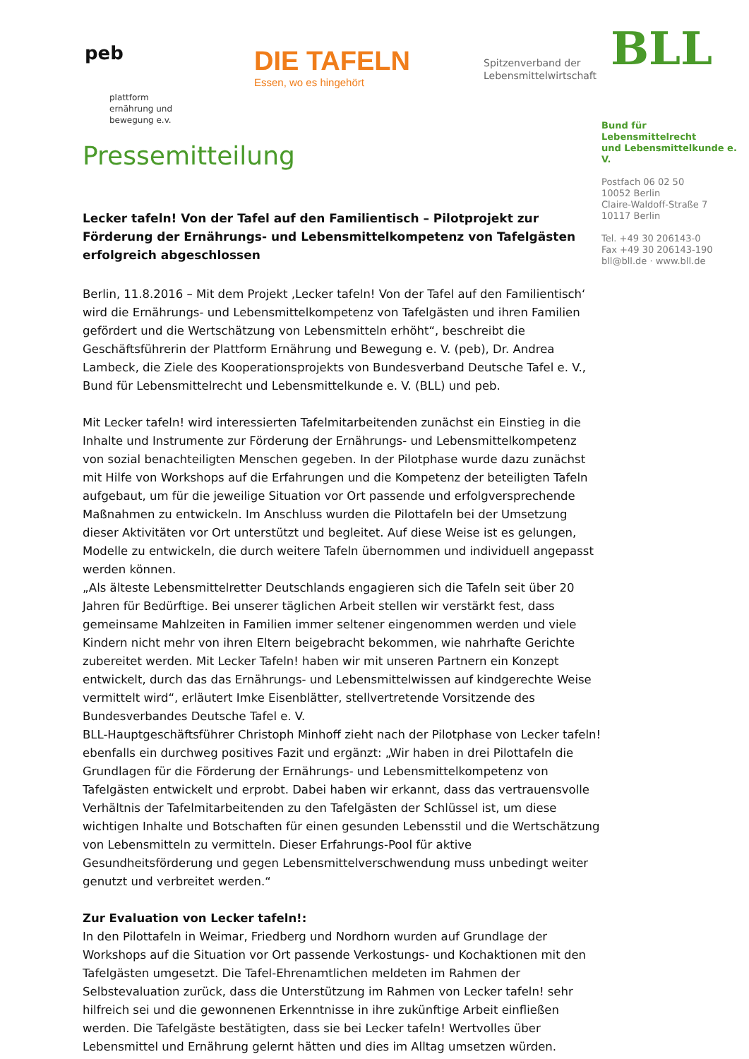peb
plattform
ernährung und
bewegung e.v.
DIE TAFELN
Essen, wo es hingehört
Spitzenverband der
Lebensmittelwirtschaft
BLL
Bund für Lebensmittelrecht
und Lebensmittelkunde e. V.
Postfach 06 02 50
10052 Berlin
Claire-Waldoff-Straße 7
10117 Berlin
Tel. +49 30 206143-0
Fax +49 30 206143-190
bll@bll.de · www.bll.de
Pressemitteilung
Lecker tafeln! Von der Tafel auf den Familientisch – Pilotprojekt zur Förderung der Ernährungs- und Lebensmittelkompetenz von Tafelgästen erfolgreich abgeschlossen
Berlin, 11.8.2016 – Mit dem Projekt ‚Lecker tafeln! Von der Tafel auf den Familientisch‘ wird die Ernährungs- und Lebensmittelkompetenz von Tafelgästen und ihren Familien gefördert und die Wertschätzung von Lebensmitteln erhöht“, beschreibt die Geschäftsführerin der Plattform Ernährung und Bewegung e. V. (peb), Dr. Andrea Lambeck, die Ziele des Kooperationsprojekts von Bundesverband Deutsche Tafel e. V., Bund für Lebensmittelrecht und Lebensmittelkunde e. V. (BLL) und peb.
Mit Lecker tafeln! wird interessierten Tafelmitarbeitenden zunächst ein Einstieg in die Inhalte und Instrumente zur Förderung der Ernährungs- und Lebensmittelkompetenz von sozial benachteiligten Menschen gegeben. In der Pilotphase wurde dazu zunächst mit Hilfe von Workshops auf die Erfahrungen und die Kompetenz der beteiligten Tafeln aufgebaut, um für die jeweilige Situation vor Ort passende und erfolgversprechende Maßnahmen zu entwickeln. Im Anschluss wurden die Pilottafeln bei der Umsetzung dieser Aktivitäten vor Ort unterstützt und begleitet. Auf diese Weise ist es gelungen, Modelle zu entwickeln, die durch weitere Tafeln übernommen und individuell angepasst werden können.
„Als älteste Lebensmittelretter Deutschlands engagieren sich die Tafeln seit über 20 Jahren für Bedürftige. Bei unserer täglichen Arbeit stellen wir verstärkt fest, dass gemeinsame Mahlzeiten in Familien immer seltener eingenommen werden und viele Kindern nicht mehr von ihren Eltern beigebracht bekommen, wie nahrhafte Gerichte zubereitet werden. Mit Lecker Tafeln! haben wir mit unseren Partnern ein Konzept entwickelt, durch das das Ernährungs- und Lebensmittelwissen auf kindgerechte Weise vermittelt wird“, erläutert Imke Eisenblätter, stellvertretende Vorsitzende des Bundesverbandes Deutsche Tafel e. V.
BLL-Hauptgeschäftsführer Christoph Minhoff zieht nach der Pilotphase von Lecker tafeln! ebenfalls ein durchweg positives Fazit und ergänzt: „Wir haben in drei Pilottafeln die Grundlagen für die Förderung der Ernährungs- und Lebensmittelkompetenz von Tafelgästen entwickelt und erprobt. Dabei haben wir erkannt, dass das vertrauensvolle Verhältnis der Tafelmitarbeitenden zu den Tafelgästen der Schlüssel ist, um diese wichtigen Inhalte und Botschaften für einen gesunden Lebensstil und die Wertschätzung von Lebensmitteln zu vermitteln. Dieser Erfahrungs-Pool für aktive Gesundheitsförderung und gegen Lebensmittelverschwendung muss unbedingt weiter genutzt und verbreitet werden.“
Zur Evaluation von Lecker tafeln!:
In den Pilottafeln in Weimar, Friedberg und Nordhorn wurden auf Grundlage der Workshops auf die Situation vor Ort passende Verkostungs- und Kochaktionen mit den Tafelgästen umgesetzt. Die Tafel-Ehrenamtlichen meldeten im Rahmen der Selbstevaluation zurück, dass die Unterstützung im Rahmen von Lecker tafeln! sehr hilfreich sei und die gewonnenen Erkenntnisse in ihre zukünftige Arbeit einfließen werden. Die Tafelgäste bestätigten, dass sie bei Lecker tafeln! Wertvolles über Lebensmittel und Ernährung gelernt hätten und dies im Alltag umsetzen würden.